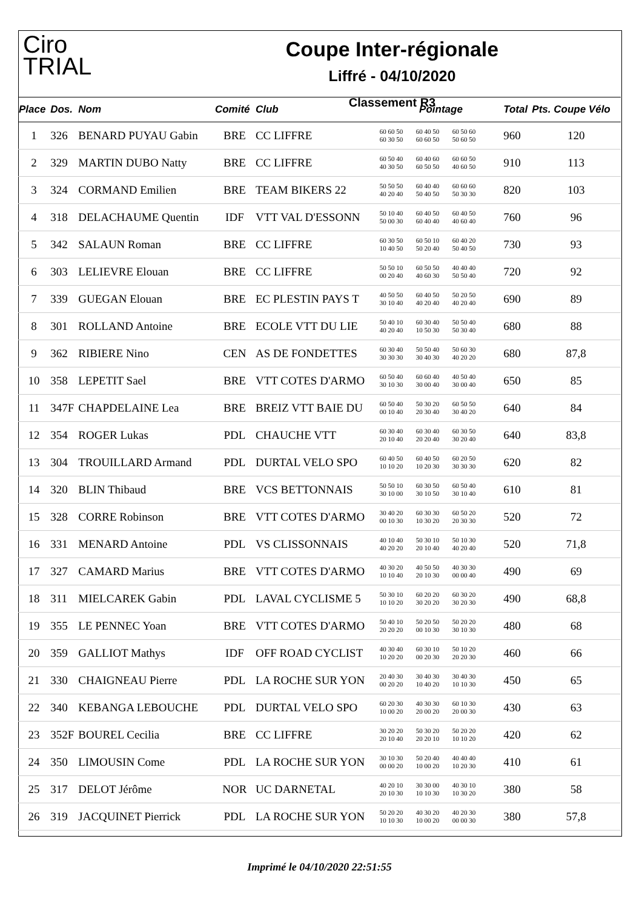Ciro
TRIAL
Coupe Inter-régionale
Liffré - 04/10/2020
Classement R3
| Place | Dos. | Nom | Comité | Club | Pointage | Total | Pts. Coupe Vélo |
| --- | --- | --- | --- | --- | --- | --- | --- |
| 1 | 326 | BENARD PUYAU Gabin | BRE | CC LIFFRE | 60 60 50 60 40 50 60 50 60 60 30 50 60 60 50 50 60 50 | 960 | 120 |
| 2 | 329 | MARTIN DUBO Natty | BRE | CC LIFFRE | 60 50 40 60 40 60 60 60 50 40 30 50 60 50 50 40 60 50 | 910 | 113 |
| 3 | 324 | CORMAND Emilien | BRE | TEAM BIKERS 22 | 50 50 50 60 40 40 60 60 60 40 20 40 50 40 50 50 30 30 | 820 | 103 |
| 4 | 318 | DELACHAUME Quentin | IDF | VTT VAL D'ESSONN | 50 10 40 60 40 50 60 40 50 50 00 30 60 40 40 40 60 40 | 760 | 96 |
| 5 | 342 | SALAUN Roman | BRE | CC LIFFRE | 60 30 50 60 50 10 60 40 20 10 40 50 50 20 40 50 40 50 | 730 | 93 |
| 6 | 303 | LELIEVRE Elouan | BRE | CC LIFFRE | 50 50 10 60 50 50 40 40 40 00 20 40 40 60 30 50 50 40 | 720 | 92 |
| 7 | 339 | GUEGAN Elouan | BRE | EC PLESTIN PAYS T | 40 50 50 60 40 50 50 20 50 30 10 40 40 20 40 40 20 40 | 690 | 89 |
| 8 | 301 | ROLLAND Antoine | BRE | ECOLE VTT DU LIE | 50 40 10 60 30 40 50 50 40 40 20 40 10 50 30 50 30 40 | 680 | 88 |
| 9 | 362 | RIBIERE Nino | CEN | AS DE FONDETTES | 60 30 40 50 50 40 50 60 30 30 30 30 30 40 30 40 20 20 | 680 | 87,8 |
| 10 | 358 | LEPETIT Sael | BRE | VTT COTES D'ARMO | 60 50 40 60 60 40 40 50 40 30 10 30 30 00 40 30 00 40 | 650 | 85 |
| 11 | 347F | CHAPDELAINE Lea | BRE | BREIZ VTT BAIE DU | 60 50 40 50 30 20 60 50 50 00 10 40 20 30 40 30 40 20 | 640 | 84 |
| 12 | 354 | ROGER Lukas | PDL | CHAUCHE VTT | 60 30 40 60 30 40 60 30 50 20 10 40 20 20 40 30 20 40 | 640 | 83,8 |
| 13 | 304 | TROUILLARD Armand | PDL | DURTAL VELO SPO | 60 40 50 60 40 50 60 20 50 10 10 20 10 20 30 30 30 30 | 620 | 82 |
| 14 | 320 | BLIN Thibaud | BRE | VCS BETTONNAIS | 50 50 10 60 30 50 60 50 40 30 10 00 30 10 50 30 10 40 | 610 | 81 |
| 15 | 328 | CORRE Robinson | BRE | VTT COTES D'ARMO | 30 40 20 60 30 30 60 50 20 00 10 30 10 30 20 20 30 30 | 520 | 72 |
| 16 | 331 | MENARD Antoine | PDL | VS CLISSONNAIS | 40 10 40 50 30 10 50 10 30 40 20 20 20 10 40 40 20 40 | 520 | 71,8 |
| 17 | 327 | CAMARD Marius | BRE | VTT COTES D'ARMO | 40 30 20 40 50 50 40 30 30 10 10 40 20 10 30 00 00 40 | 490 | 69 |
| 18 | 311 | MIELCAREK Gabin | PDL | LAVAL CYCLISME 5 | 50 30 10 60 20 20 60 30 20 10 10 20 30 20 20 30 20 30 | 490 | 68,8 |
| 19 | 355 | LE PENNEC Yoan | BRE | VTT COTES D'ARMO | 50 40 10 50 20 50 50 20 20 20 20 20 00 10 30 30 10 30 | 480 | 68 |
| 20 | 359 | GALLIOT Mathys | IDF | OFF ROAD CYCLIST | 40 30 40 60 30 10 50 10 20 10 20 20 00 20 30 20 20 30 | 460 | 66 |
| 21 | 330 | CHAIGNEAU Pierre | PDL | LA ROCHE SUR YON | 20 40 30 30 40 30 30 40 30 00 20 20 10 40 20 10 10 30 | 450 | 65 |
| 22 | 340 | KEBANGA LEBOUCHE | PDL | DURTAL VELO SPO | 60 20 30 40 30 30 60 10 30 10 00 20 20 00 20 20 00 30 | 430 | 63 |
| 23 | 352F | BOUREL Cecilia | BRE | CC LIFFRE | 30 20 20 50 30 20 50 20 20 20 10 40 20 20 10 10 10 20 | 420 | 62 |
| 24 | 350 | LIMOUSIN Come | PDL | LA ROCHE SUR YON | 30 10 30 50 20 40 40 40 40 00 00 20 10 00 20 10 20 30 | 410 | 61 |
| 25 | 317 | DELOT Jérôme | NOR | UC DARNETAL | 40 20 10 30 30 00 40 30 10 20 10 30 10 10 30 10 30 20 | 380 | 58 |
| 26 | 319 | JACQUINET Pierrick | PDL | LA ROCHE SUR YON | 50 20 20 40 30 20 40 20 30 10 10 30 10 00 20 00 00 30 | 380 | 57,8 |
Imprimé le 04/10/2020 22:51:55